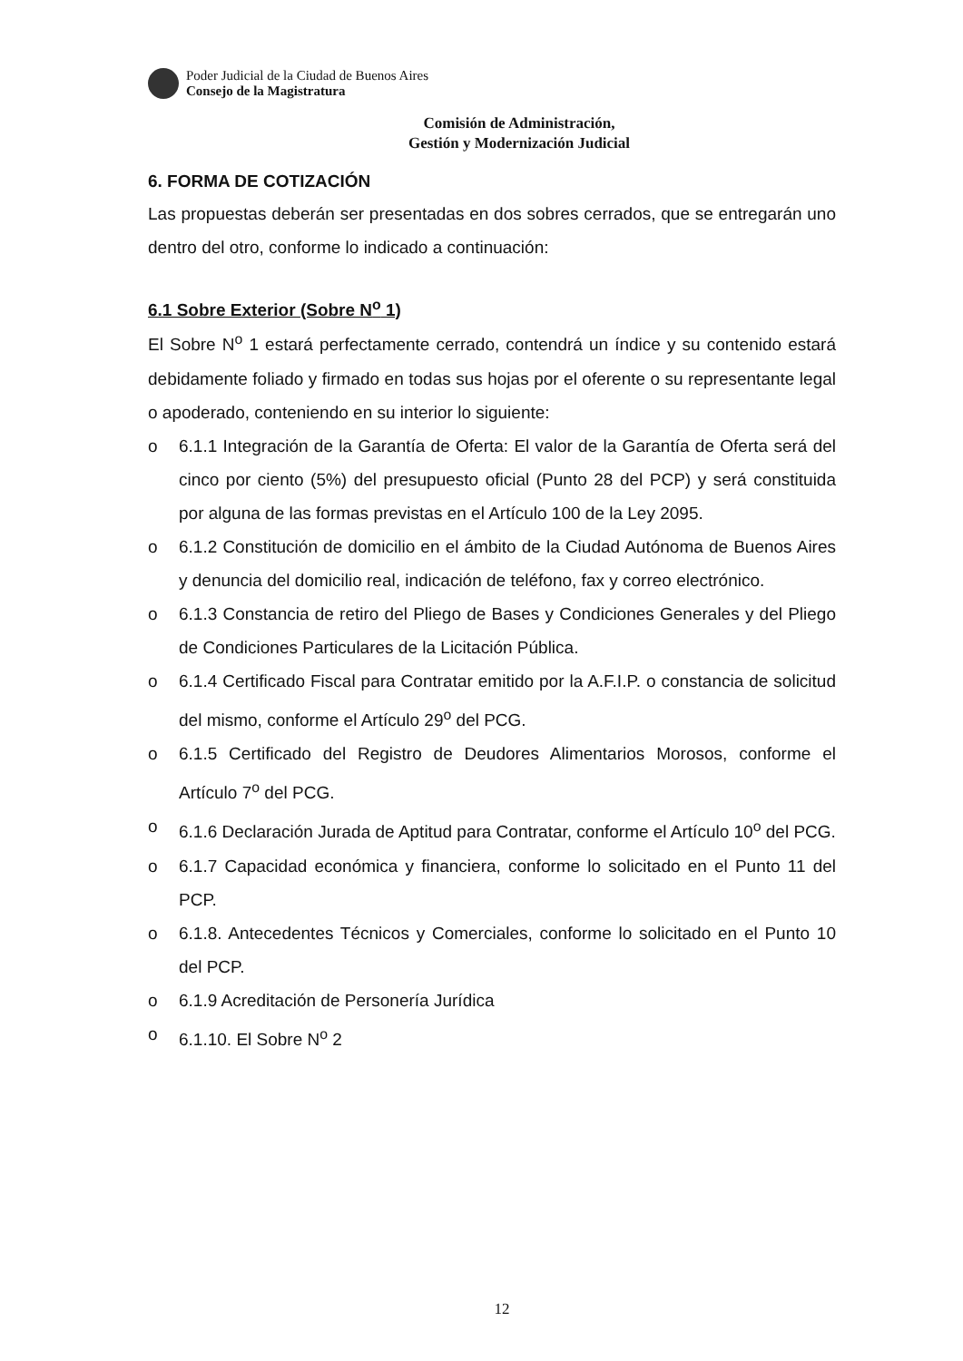Poder Judicial de la Ciudad de Buenos Aires
Consejo de la Magistratura
Comisión de Administración,
Gestión y Modernización Judicial
6. FORMA DE COTIZACIÓN
Las propuestas deberán ser presentadas en dos sobres cerrados, que se entregarán uno dentro del otro, conforme lo indicado a continuación:
6.1 Sobre Exterior (Sobre N<sup>o</sup> 1)
El Sobre N<sup>o</sup> 1 estará perfectamente cerrado, contendrá un índice y su contenido estará debidamente foliado y firmado en todas sus hojas por el oferente o su representante legal o apoderado, conteniendo en su interior lo siguiente:
o 6.1.1 Integración de la Garantía de Oferta: El valor de la Garantía de Oferta será del cinco por ciento (5%) del presupuesto oficial (Punto 28 del PCP) y será constituida por alguna de las formas previstas en el Artículo 100 de la Ley 2095.
o 6.1.2 Constitución de domicilio en el ámbito de la Ciudad Autónoma de Buenos Aires y denuncia del domicilio real, indicación de teléfono, fax y correo electrónico.
o 6.1.3 Constancia de retiro del Pliego de Bases y Condiciones Generales y del Pliego de Condiciones Particulares de la Licitación Pública.
o 6.1.4 Certificado Fiscal para Contratar emitido por la A.F.I.P. o constancia de solicitud del mismo, conforme el Artículo 29<sup>o</sup> del PCG.
o 6.1.5 Certificado del Registro de Deudores Alimentarios Morosos, conforme el Artículo 7<sup>o</sup> del PCG.
o 6.1.6 Declaración Jurada de Aptitud para Contratar, conforme el Artículo 10<sup>o</sup> del PCG.
o 6.1.7 Capacidad económica y financiera, conforme lo solicitado en el Punto 11 del PCP.
o 6.1.8. Antecedentes Técnicos y Comerciales, conforme lo solicitado en el Punto 10 del PCP.
o 6.1.9 Acreditación de Personería Jurídica
o 6.1.10. El Sobre N<sup>o</sup> 2
12